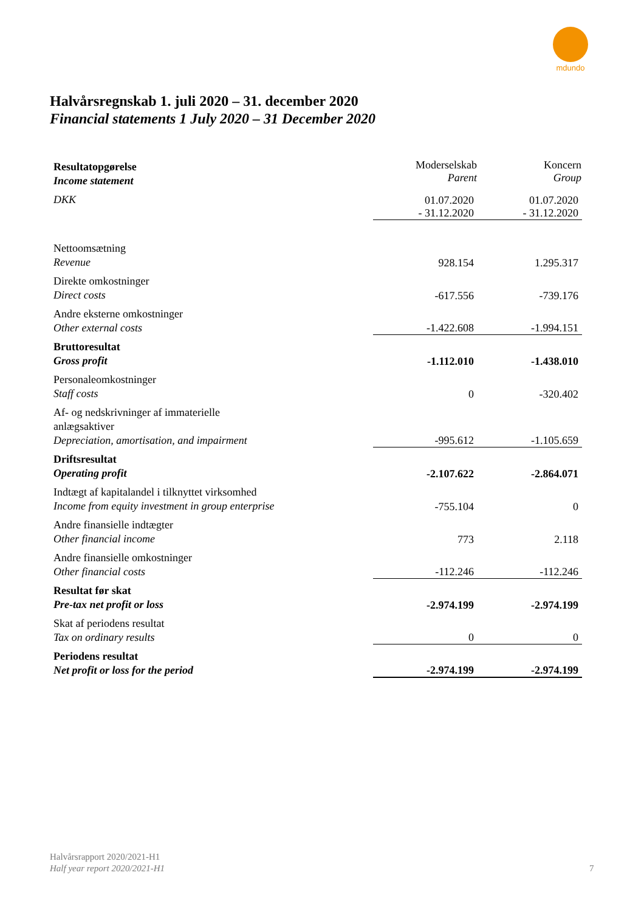mdundo
Halvårsregnskab 1. juli 2020 – 31. december 2020
Financial statements 1 July 2020 – 31 December 2020
| Resultatopgørelse Income statement | Moderselskab Parent | Koncern Group |
| DKK | 01.07.2020 | 01.07.2020 |
| | - 31.12.2020 | - 31.12.2020 |
| Nettoomsætning Revenue | 928.154 | 1.295.317 |
| Direkte omkostninger Direct costs | -617.556 | -739.176 |
| Andre eksterne omkostninger Other external costs | -1.422.608 | -1.994.151 |
| Bruttoresultat Gross profit | -1.112.010 | -1.438.010 |
| Personaleomkostninger Staff costs | 0 | -320.402 |
| Af- og nedskrivninger af immaterielle anlægsaktiver Depreciation, amortisation, and impairment | -995.612 | -1.105.659 |
| Driftsresultat Operating profit | -2.107.622 | -2.864.071 |
| Indtægt af kapitalandel i tilknyttet virksomhed Income from equity investment in group enterprise | -755.104 | 0 |
| Andre finansielle indtægter Other financial income | 773 | 2.118 |
| Andre finansielle omkostninger Other financial costs | -112.246 | -112.246 |
| Resultat før skat Pre-tax net profit or loss | -2.974.199 | -2.974.199 |
| Skat af periodens resultat Tax on ordinary results | 0 | 0 |
| Periodens resultat Net profit or loss for the period | -2.974.199 | -2.974.199 |
Halvårsrapport 2020/2021-H1
Half year report 2020/2021-H1
7